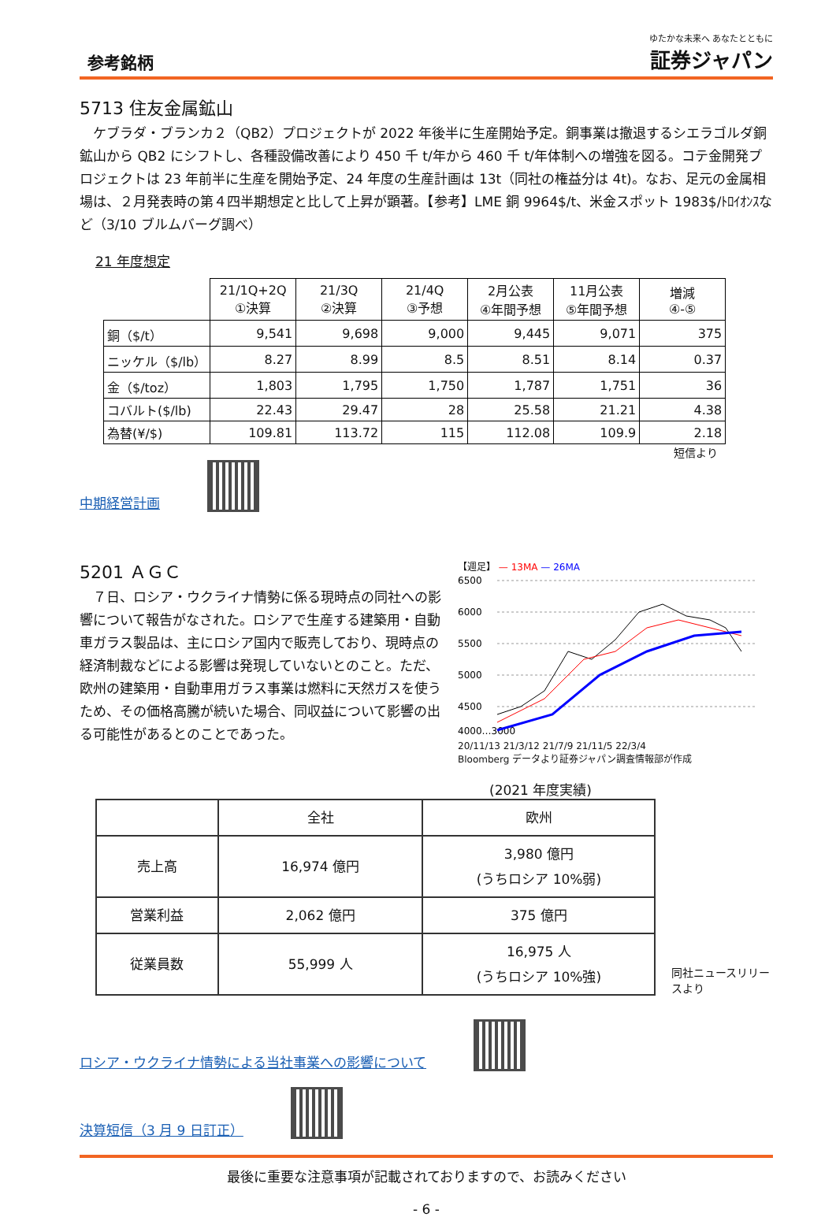参考銘柄
ゆたかな未来へ あなたとともに
証券ジャパン
5713 住友金属鉱山
ケブラダ・ブランカ２（QB2）プロジェクトが 2022 年後半に生産開始予定。銅事業は撤退するシエラゴルダ銅鉱山から QB2 にシフトし、各種設備改善により 450 千 t/年から 460 千 t/年体制への増強を図る。コテ金開発プロジェクトは 23 年前半に生産を開始予定、24 年度の生産計画は 13t（同社の権益分は 4t)。なお、足元の金属相場は、２月発表時の第４四半期想定と比して上昇が顕著。【参考】LME 銅 9964$/t、米金スポット 1983$/ﾄﾛｲｵﾝｽなど（3/10 ブルムバーグ調べ）
21 年度想定
| | 21/1Q+2Q ①決算 | 21/3Q ②決算 | 21/4Q ③予想 | 2月公表 ④年間予想 | 11月公表 ⑤年間予想 | 増減 ④-⑤ |
| --- | --- | --- | --- | --- | --- | --- |
| 銅（$/t） | 9,541 | 9,698 | 9,000 | 9,445 | 9,071 | 375 |
| ニッケル（$/lb） | 8.27 | 8.99 | 8.5 | 8.51 | 8.14 | 0.37 |
| 金（$/toz） | 1,803 | 1,795 | 1,750 | 1,787 | 1,751 | 36 |
| コバルト($/lb) | 22.43 | 29.47 | 28 | 25.58 | 21.21 | 4.38 |
| 為替(¥/$) | 109.81 | 113.72 | 115 | 112.08 | 109.9 | 2.18 |
短信より
中期経営計画
5201 ＡＧＣ
７日、ロシア・ウクライナ情勢に係る現時点の同社への影響について報告がなされた。ロシアで生産する建築用・自動車ガラス製品は、主にロシア国内で販売しており、現時点の経済制裁などによる影響は発現していないとのこと。ただ、欧州の建築用・自動車用ガラス事業は燃料に天然ガスを使うため、その価格高騰が続いた場合、同収益について影響の出る可能性があるとのことであった。
【週足】 — 13MA — 26MA
6500
6000
5500
5000
4500
4000…3000
20/11/13 21/3/12 21/7/9 21/11/5 22/3/4
Bloomberg データより証券ジャパン調査情報部が作成
(2021 年度実績)
| | 全社 | 欧州 |
| --- | --- | --- |
| 売上高 | 16,974 億円 | 3,980 億円 (うちロシア 10%弱) |
| 営業利益 | 2,062 億円 | 375 億円 |
| 従業員数 | 55,999 人 | 16,975 人 (うちロシア 10%強) |
同社ニュースリリースより
ロシア・ウクライナ情勢による当社事業への影響について
決算短信（3 月 9 日訂正）
最後に重要な注意事項が記載されておりますので、お読みください
- 6 -